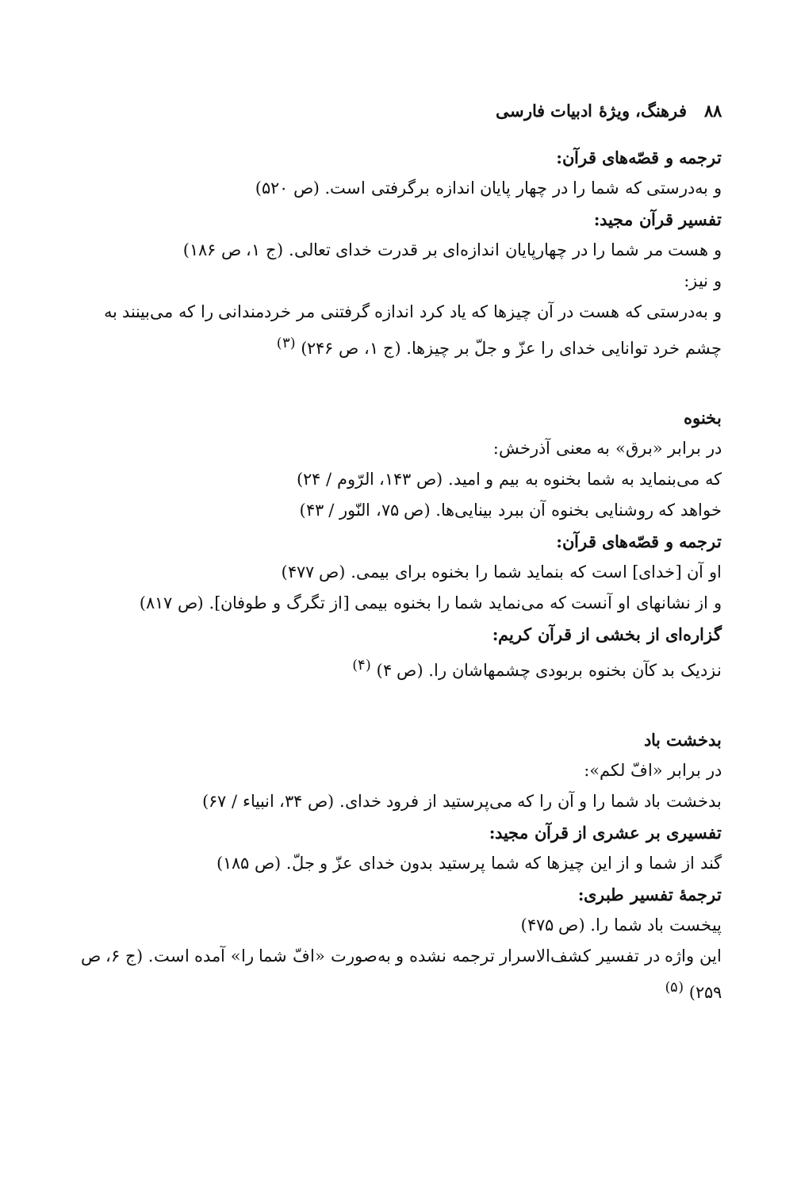۸۸ فرهنگ، ویژهٔ ادبیات فارسی
ترجمه و قصّه‌های قرآن:
و به‌درستی که شما را در چهار پایان اندازه برگرفتی است. (ص ۵۲۰)
تفسیر قرآن مجید:
و هست مر شما را در چهارپایان اندازه‌ای بر قدرت خدای تعالی. (ج ۱، ص ۱۸۶)
و نیز:
و به‌درستی که هست در آن چیزها که یاد کرد اندازه گرفتنی مر خردمندانی را که می‌بینند به چشم خرد توانایی خدای را عزّ و جلّ بر چیزها. (ج ۱، ص ۲۴۶) <sup>(۳)</sup>
بخنوه
در برابر «برق» به معنی آذرخش:
که می‌بنماید به شما بخنوه به بیم و امید. (ص ۱۴۳، الرّوم / ۲۴)
خواهد که روشنایی بخنوه آن ببرد بینایی‌ها. (ص ۷۵، النّور / ۴۳)
ترجمه و قصّه‌های قرآن:
او آن [خدای] است که بنماید شما را بخنوه برای بیمی. (ص ۴۷۷)
و از نشانهای او آنست که می‌نماید شما را بخنوه بیمی [از تگرگ و طوفان]. (ص ۸۱۷)
گزاره‌ای از بخشی از قرآن کریم:
نزدیک بد کآن بخنوه بربودی چشمهاشان را. (ص ۴) <sup>(۴)</sup>
بدخشت باد
در برابر «افّ لکم»:
بدخشت باد شما را و آن را که می‌پرستید از فرود خدای. (ص ۳۴، انبیاء / ۶۷)
تفسیری بر عشری از قرآن مجید:
گند از شما و از این چیزها که شما پرستید بدون خدای عزّ و جلّ. (ص ۱۸۵)
ترجمهٔ تفسیر طبری:
پیخست باد شما را. (ص ۴۷۵)
این واژه در تفسیر کشف‌الاسرار ترجمه نشده و به‌صورت «افّ شما را» آمده است. (ج ۶، ص ۲۵۹) <sup>(۵)</sup>